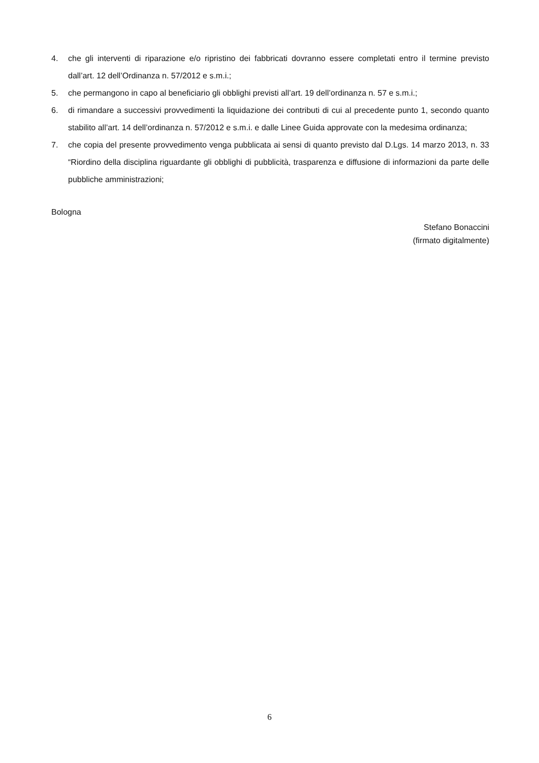4. che gli interventi di riparazione e/o ripristino dei fabbricati dovranno essere completati entro il termine previsto dall’art. 12 dell’Ordinanza n. 57/2012 e s.m.i.;
5. che permangono in capo al beneficiario gli obblighi previsti all’art. 19 dell’ordinanza n. 57 e s.m.i.;
6. di rimandare a successivi provvedimenti la liquidazione dei contributi di cui al precedente punto 1, secondo quanto stabilito all’art. 14 dell’ordinanza n. 57/2012 e s.m.i. e dalle Linee Guida approvate con la medesima ordinanza;
7. che copia del presente provvedimento venga pubblicata ai sensi di quanto previsto dal D.Lgs. 14 marzo 2013, n. 33 “Riordino della disciplina riguardante gli obblighi di pubblicità, trasparenza e diffusione di informazioni da parte delle pubbliche amministrazioni;
Bologna
Stefano Bonaccini
(firmato digitalmente)
6